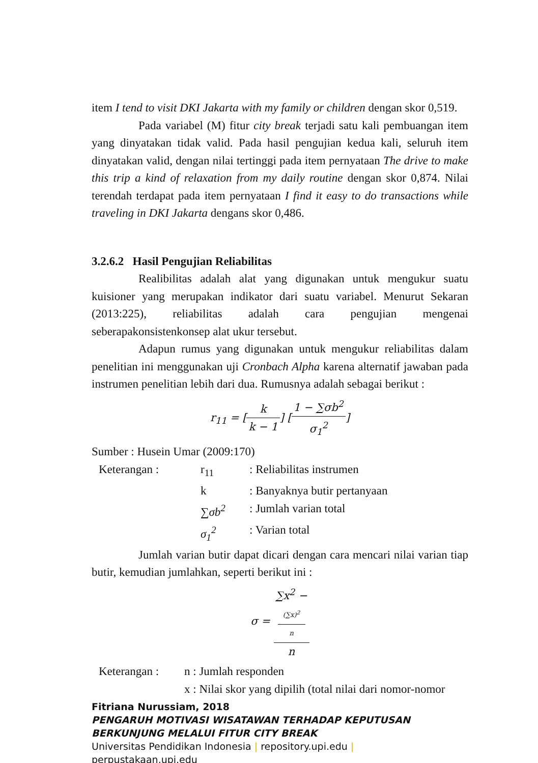item I tend to visit DKI Jakarta with my family or children dengan skor 0,519.
Pada variabel (M) fitur city break terjadi satu kali pembuangan item yang dinyatakan tidak valid. Pada hasil pengujian kedua kali, seluruh item dinyatakan valid, dengan nilai tertinggi pada item pernyataan The drive to make this trip a kind of relaxation from my daily routine dengan skor 0,874. Nilai terendah terdapat pada item pernyataan I find it easy to do transactions while traveling in DKI Jakarta dengans skor 0,486.
3.2.6.2 Hasil Pengujian Reliabilitas
Realibilitas adalah alat yang digunakan untuk mengukur suatu kuisioner yang merupakan indikator dari suatu variabel. Menurut Sekaran (2013:225), reliabilitas adalah cara pengujian mengenai seberapakonsistenkonsep alat ukur tersebut.
Adapun rumus yang digunakan untuk mengukur reliabilitas dalam penelitian ini menggunakan uji Cronbach Alpha karena alternatif jawaban pada instrumen penelitian lebih dari dua. Rumusnya adalah sebagai berikut :
r<sub>11</sub> = [k k − 1] [1 − ∑σb<sup>2</sup> σ<sub>1</sub><sup>2</sup>]
Sumber : Husein Umar (2009:170)
| Keterangan : | r<sub>11</sub> | : Reliabilitas instrumen |
| | k | : Banyaknya butir pertanyaan |
| | ∑σb<sup>2</sup> | : Jumlah varian total |
| | σ<sub>1</sub><sup>2</sup> | : Varian total |
Jumlah varian butir dapat dicari dengan cara mencari nilai varian tiap butir, kemudian jumlahkan, seperti berikut ini :
σ = ∑x<sup>2</sup> −
(∑x)<sup>2</sup>
n n
| Keterangan : | n : Jumlah responden |
| | x : Nilai skor yang dipilih (total nilai dari nomor-nomor |
Fitriana Nurussiam, 2018
PENGARUH MOTIVASI WISATAWAN TERHADAP KEPUTUSAN BERKUNJUNG MELALUI FITUR CITY BREAK
Universitas Pendidikan Indonesia | repository.upi.edu |
perpustakaan.upi.edu